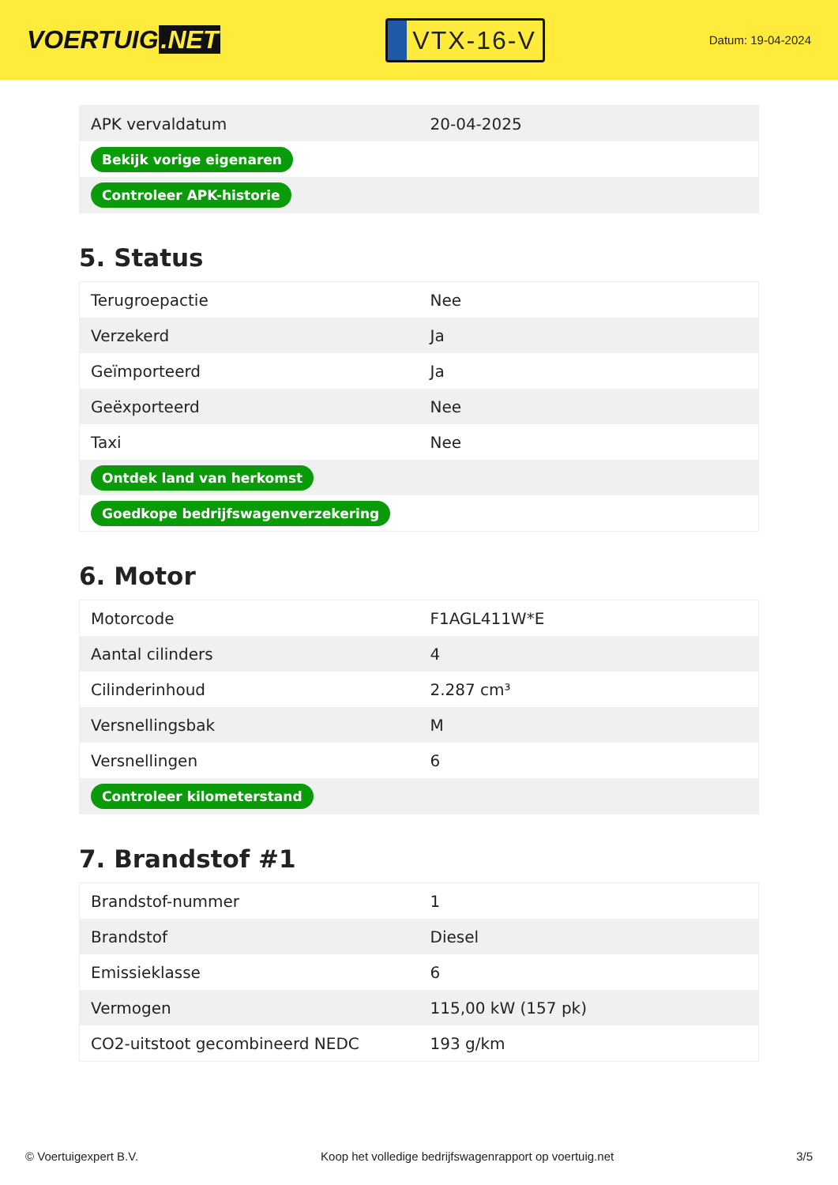VOERTUIG.NET
VTX-16-V
Datum: 19-04-2024
| APK vervaldatum | 20-04-2025 |
| Bekijk vorige eigenaren | |
| Controleer APK-historie | |
5. Status
| Terugroepactie | Nee |
| Verzekerd | Ja |
| Geïmporteerd | Ja |
| Geëxporteerd | Nee |
| Taxi | Nee |
| Ontdek land van herkomst | |
| Goedkope bedrijfswagenverzekering | |
6. Motor
| Motorcode | F1AGL411W*E |
| Aantal cilinders | 4 |
| Cilinderinhoud | 2.287 cm³ |
| Versnellingsbak | M |
| Versnellingen | 6 |
| Controleer kilometerstand | |
7. Brandstof #1
| Brandstof-nummer | 1 |
| Brandstof | Diesel |
| Emissieklasse | 6 |
| Vermogen | 115,00 kW (157 pk) |
| CO2-uitstoot gecombineerd NEDC | 193 g/km |
© Voertuigexpert B.V. Koop het volledige bedrijfswagenrapport op voertuig.net 3/5